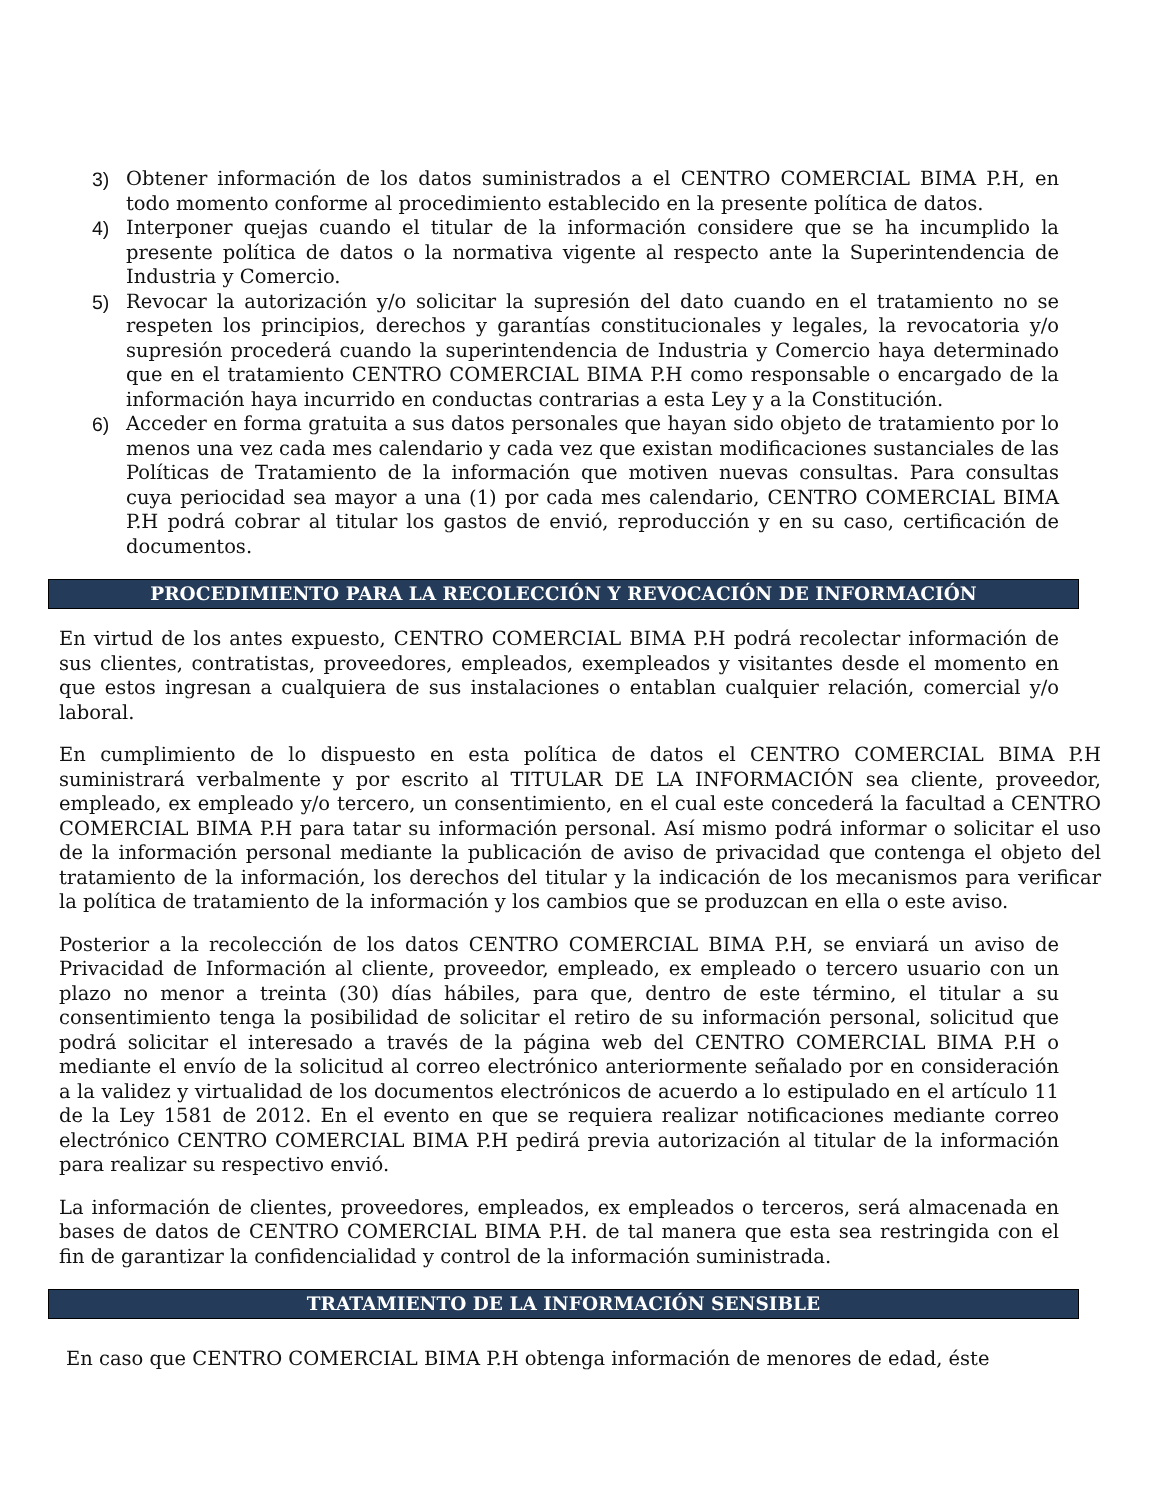3) Obtener información de los datos suministrados a el CENTRO COMERCIAL BIMA P.H, en todo momento conforme al procedimiento establecido en la presente política de datos.
4) Interponer quejas cuando el titular de la información considere que se ha incumplido la presente política de datos o la normativa vigente al respecto ante la Superintendencia de Industria y Comercio.
5) Revocar la autorización y/o solicitar la supresión del dato cuando en el tratamiento no se respeten los principios, derechos y garantías constitucionales y legales, la revocatoria y/o supresión procederá cuando la superintendencia de Industria y Comercio haya determinado que en el tratamiento CENTRO COMERCIAL BIMA P.H como responsable o encargado de la información haya incurrido en conductas contrarias a esta Ley y a la Constitución.
6) Acceder en forma gratuita a sus datos personales que hayan sido objeto de tratamiento por lo menos una vez cada mes calendario y cada vez que existan modificaciones sustanciales de las Políticas de Tratamiento de la información que motiven nuevas consultas. Para consultas cuya periocidad sea mayor a una (1) por cada mes calendario, CENTRO COMERCIAL BIMA P.H podrá cobrar al titular los gastos de envió, reproducción y en su caso, certificación de documentos.
PROCEDIMIENTO PARA LA RECOLECCIÓN Y REVOCACIÓN DE INFORMACIÓN
En virtud de los antes expuesto, CENTRO COMERCIAL BIMA P.H podrá recolectar información de sus clientes, contratistas, proveedores, empleados, exempleados y visitantes desde el momento en que estos ingresan a cualquiera de sus instalaciones o entablan cualquier relación, comercial y/o laboral.
En cumplimiento de lo dispuesto en esta política de datos el CENTRO COMERCIAL BIMA P.H suministrará verbalmente y por escrito al TITULAR DE LA INFORMACIÓN sea cliente, proveedor, empleado, ex empleado y/o tercero, un consentimiento, en el cual este concederá la facultad a CENTRO COMERCIAL BIMA P.H para tatar su información personal. Así mismo podrá informar o solicitar el uso de la información personal mediante la publicación de aviso de privacidad que contenga el objeto del tratamiento de la información, los derechos del titular y la indicación de los mecanismos para verificar la política de tratamiento de la información y los cambios que se produzcan en ella o este aviso.
Posterior a la recolección de los datos CENTRO COMERCIAL BIMA P.H, se enviará un aviso de Privacidad de Información al cliente, proveedor, empleado, ex empleado o tercero usuario con un plazo no menor a treinta (30) días hábiles, para que, dentro de este término, el titular a su consentimiento tenga la posibilidad de solicitar el retiro de su información personal, solicitud que podrá solicitar el interesado a través de la página web del CENTRO COMERCIAL BIMA P.H o mediante el envío de la solicitud al correo electrónico anteriormente señalado por en consideración a la validez y virtualidad de los documentos electrónicos de acuerdo a lo estipulado en el artículo 11 de la Ley 1581 de 2012. En el evento en que se requiera realizar notificaciones mediante correo electrónico CENTRO COMERCIAL BIMA P.H pedirá previa autorización al titular de la información para realizar su respectivo envió.
La información de clientes, proveedores, empleados, ex empleados o terceros, será almacenada en bases de datos de CENTRO COMERCIAL BIMA P.H. de tal manera que esta sea restringida con el fin de garantizar la confidencialidad y control de la información suministrada.
TRATAMIENTO DE LA INFORMACIÓN SENSIBLE
En caso que CENTRO COMERCIAL BIMA P.H obtenga información de menores de edad, éste